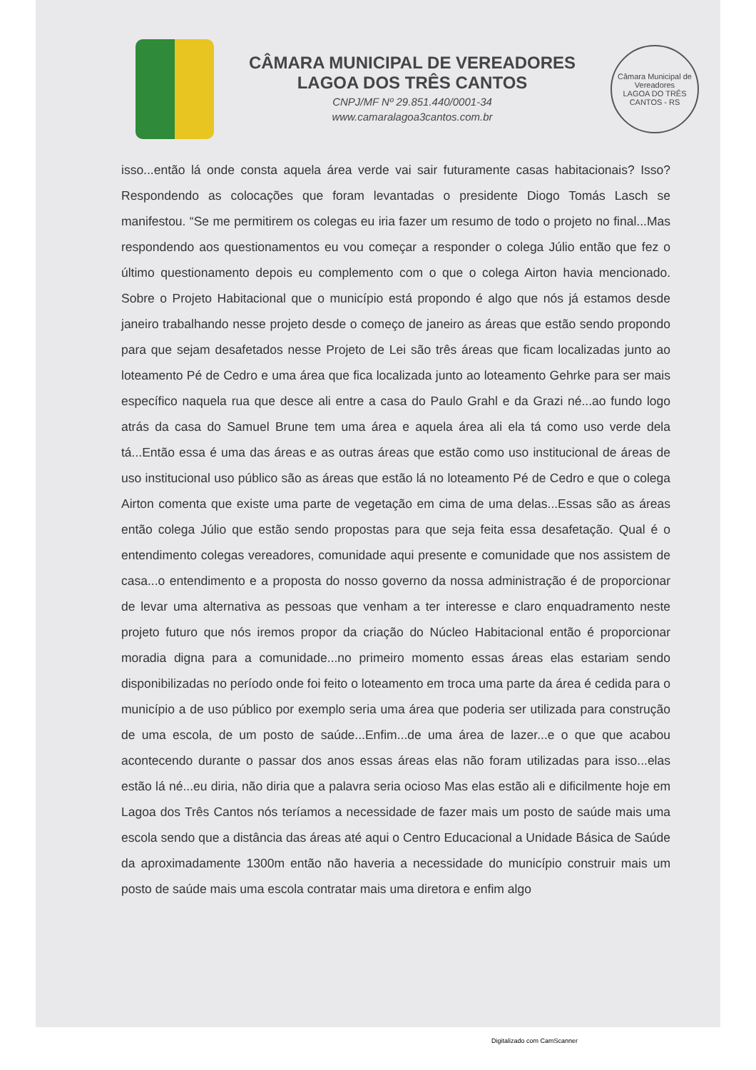CÂMARA MUNICIPAL DE VEREADORES
LAGOA DOS TRÊS CANTOS
CNPJ/MF Nº 29.851.440/0001-34
www.camaralagoa3cantos.com.br
Câmara Municipal de Vereadores
LAGOA DO TRÊS CANTOS - RS
isso...então lá onde consta aquela área verde vai sair futuramente casas habitacionais? Isso? Respondendo as colocações que foram levantadas o presidente Diogo Tomás Lasch se manifestou. “Se me permitirem os colegas eu iria fazer um resumo de todo o projeto no final...Mas respondendo aos questionamentos eu vou começar a responder o colega Júlio então que fez o último questionamento depois eu complemento com o que o colega Airton havia mencionado. Sobre o Projeto Habitacional que o município está propondo é algo que nós já estamos desde janeiro trabalhando nesse projeto desde o começo de janeiro as áreas que estão sendo propondo para que sejam desafetados nesse Projeto de Lei são três áreas que ficam localizadas junto ao loteamento Pé de Cedro e uma área que fica localizada junto ao loteamento Gehrke para ser mais específico naquela rua que desce ali entre a casa do Paulo Grahl e da Grazi né...ao fundo logo atrás da casa do Samuel Brune tem uma área e aquela área ali ela tá como uso verde dela tá...Então essa é uma das áreas e as outras áreas que estão como uso institucional de áreas de uso institucional uso público são as áreas que estão lá no loteamento Pé de Cedro e que o colega Airton comenta que existe uma parte de vegetação em cima de uma delas...Essas são as áreas então colega Júlio que estão sendo propostas para que seja feita essa desafetação. Qual é o entendimento colegas vereadores, comunidade aqui presente e comunidade que nos assistem de casa...o entendimento e a proposta do nosso governo da nossa administração é de proporcionar de levar uma alternativa as pessoas que venham a ter interesse e claro enquadramento neste projeto futuro que nós iremos propor da criação do Núcleo Habitacional então é proporcionar moradia digna para a comunidade...no primeiro momento essas áreas elas estariam sendo disponibilizadas no período onde foi feito o loteamento em troca uma parte da área é cedida para o município a de uso público por exemplo seria uma área que poderia ser utilizada para construção de uma escola, de um posto de saúde...Enfim...de uma área de lazer...e o que que acabou acontecendo durante o passar dos anos essas áreas elas não foram utilizadas para isso...elas estão lá né...eu diria, não diria que a palavra seria ocioso Mas elas estão ali e dificilmente hoje em Lagoa dos Três Cantos nós teríamos a necessidade de fazer mais um posto de saúde mais uma escola sendo que a distância das áreas até aqui o Centro Educacional a Unidade Básica de Saúde da aproximadamente 1300m então não haveria a necessidade do município construir mais um posto de saúde mais uma escola contratar mais uma diretora e enfim algo
Digitalizado com CamScanner